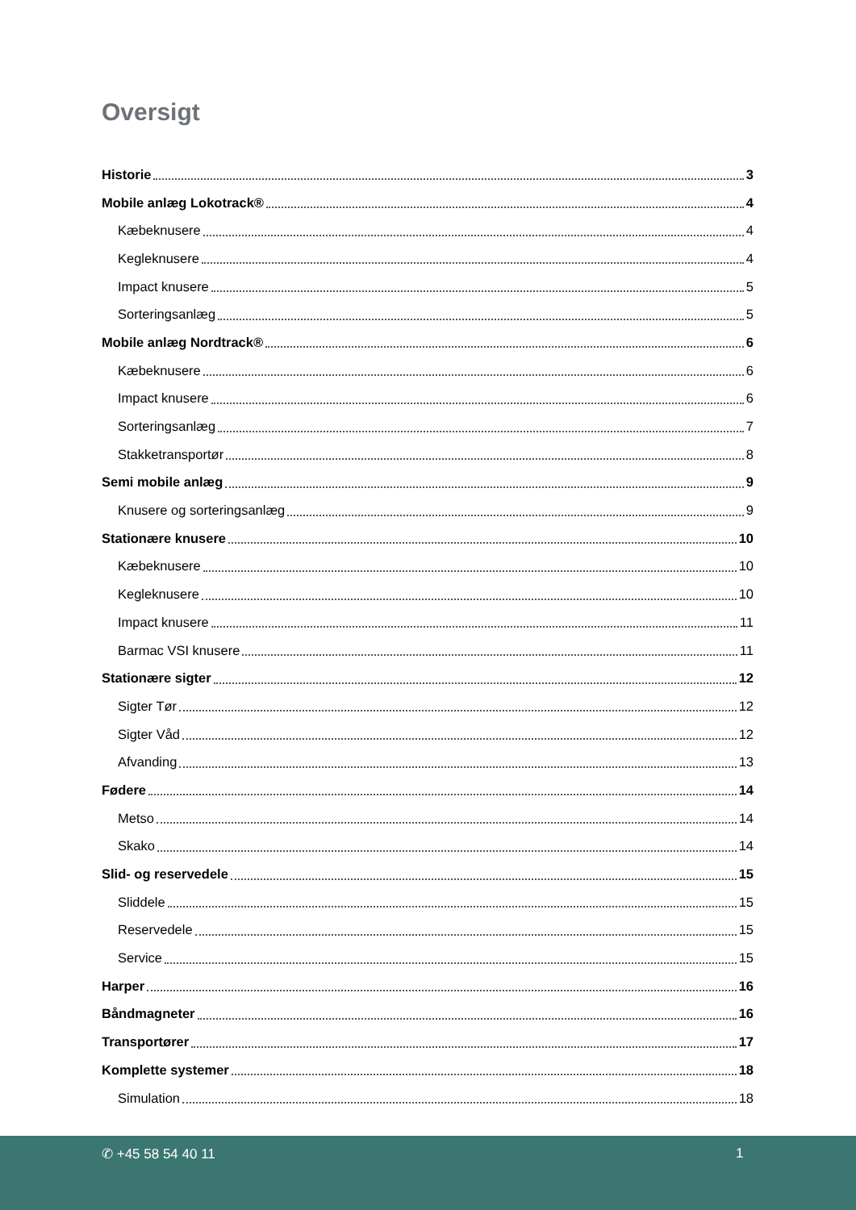Oversigt
Historie 3
Mobile anlæg Lokotrack® 4
Kæbeknusere 4
Kegleknusere 4
Impact knusere 5
Sorteringsanlæg 5
Mobile anlæg Nordtrack® 6
Kæbeknusere 6
Impact knusere 6
Sorteringsanlæg 7
Stakketransportør 8
Semi mobile anlæg 9
Knusere og sorteringsanlæg 9
Stationære knusere 10
Kæbeknusere 10
Kegleknusere 10
Impact knusere 11
Barmac VSI knusere 11
Stationære sigter 12
Sigter Tør 12
Sigter Våd 12
Afvanding 13
Fødere 14
Metso 14
Skako 14
Slid- og reservedele 15
Sliddele 15
Reservedele 15
Service 15
Harper 16
Båndmagneter 16
Transportører 17
Komplette systemer 18
Simulation 18
✆ +45 58 54 40 11 1